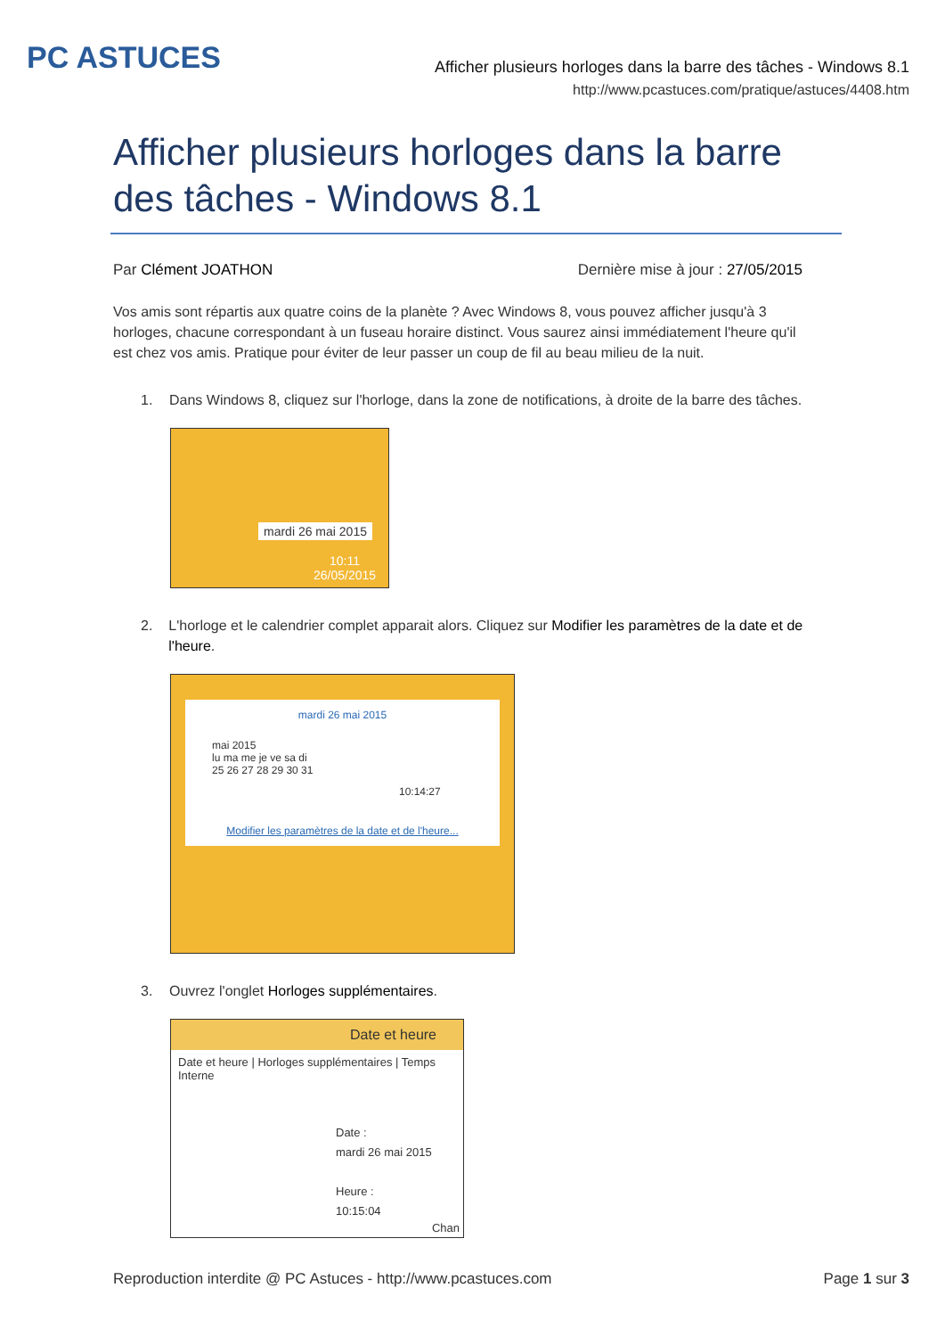PC ASTUCES
Afficher plusieurs horloges dans la barre des tâches - Windows 8.1
http://www.pcastuces.com/pratique/astuces/4408.htm
Afficher plusieurs horloges dans la barre des tâches - Windows 8.1
Par Clément JOATHON Dernière mise à jour : 27/05/2015
Vos amis sont répartis aux quatre coins de la planète ? Avec Windows 8, vous pouvez afficher jusqu'à 3 horloges, chacune correspondant à un fuseau horaire distinct. Vous saurez ainsi immédiatement l'heure qu'il est chez vos amis. Pratique pour éviter de leur passer un coup de fil au beau milieu de la nuit.
1. Dans Windows 8, cliquez sur l'horloge, dans la zone de notifications, à droite de la barre des tâches.
mardi 26 mai 2015
10:11
26/05/2015
2. L'horloge et le calendrier complet apparait alors. Cliquez sur Modifier les paramètres de la date et de l'heure.
mardi 26 mai 2015
mai 2015
lu ma me je ve sa di
25 26 27 28 29 30 31
10:14:27
Modifier les paramètres de la date et de l'heure...
3. Ouvrez l'onglet Horloges supplémentaires.
Date et heure
Date et heure | Horloges supplémentaires | Temps Interne
Date :
mardi 26 mai 2015
Heure :
10:15:04
Chan
Reproduction interdite @ PC Astuces - http://www.pcastuces.com
Page 1 sur 3